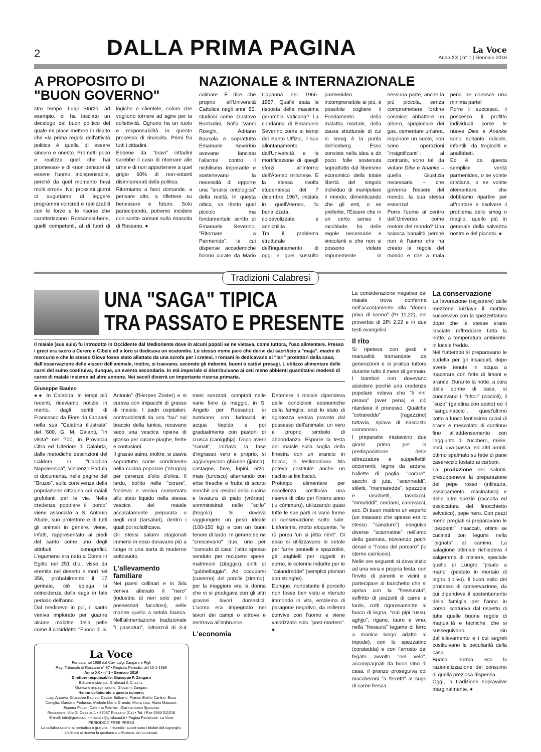2
DALLA PRIMA PAGINA
La Voce
Anno XX | n° 1 | Gennaio 2016
A PROPOSITO DI "BUON GOVERNO"
stro tempo. Luigi Sturzo, ad esempio, ci ha lasciato un decalogo del buon politico del quale mi piace mettere in risalto che «la prima regola dell'attività politica è quella di essere sincero e onesto. Prometti poco e realizza quel che hai promesso» e di «non pensare di essere l'uomo indispensabile, perché da quel momento farai molti errori». Nei prossimi giorni ci auguriamo di leggere programmi concreti e realizzabili con le forze e le risorse che caratterizzano i Rossanesi-bene, quelli competenti, al di fuori di logiche e clientele, coloro che vogliono tornare ad agire per la collettività. Ognuno ha un ruolo e responsabilità in questo processo di rinascita. Primi fra tutti i cittadini.
Ebbene da "bravi" cittadini sarebbe il caso di ritornare alle urne e di non appartenere a quel grigio 60% di non-votanti disinnamorati della politica.
Ritorniamo a farci domande, a pensare alto, a riflettere su benessere e futuro. Solo partecipando, potremo incidere con scelte comuni sulla rinascita di Rossano. ●
NAZIONALE & INTERNAZIONALE
colmare. E dire che proprio all'Università Cattolica negli anni '60, studiosi come Gustavo Bontadini, Sofia Vanni Rovighi, Adriano Bausola e soprattutto Emanuele Severino avevano lanciato l'allarme contro il nichilismo imperante e sostenevano la necessità di opporre una "analisi ontologica" della realtà. In questa ottica, va riletto quel piccolo ma fondamentale scritto di Emanuele Severino, "Ritornare a Parmenide", le cui dispense accademiche furono curate da Mario Capanna nel 1966-1967. Qual'è stata la risposta della massima gerarchia vaticana? La condanna di Emanuele Severino come ai tempi del Santo Uffizio, il suo allontanamento dall'Università e la mortificazione di queglì sforzi all'interno dell'Ateneo milanese. E la stessa rivolta studentesca del 7 dicembre 1967, iniziata in quell'Ateneo, fu banalizzata, colpevolizzata e annichilita.
Tra il problema strutturale dell'inquinamento di oggi e quel sussulto parmenideo incomprensibile ai più, è possibile cogliere il Fondamento della malattia mortale, della causa strutturale di cui lo smog è la punta dell'iceberg. Esso consiste nella idea a dir poco folle sostenuta soprattutto dal liberismo economico della totale libertà del singolo individuo di manipolare il mondo, dimenticando che gli enti, o se preferite, l'Essere che in un certo senso li racchiude, ha delle regole necessarie e vincolanti e che non si possono violare impunemente in nessuna parte, anche la più piccola, senza compromettere l'ordine cosmico: abbattere un albero, sprigionare dei gas, cementare un'area, inquinare un suolo, non sono operazioni "insignificanti": al contrario, sono tali da violare Dike e Ananke – quella Giustizia necessaria – che governa l'essere del mondo, la sua stessa essenza!
Porre l'uomo al centro dell'Universo, come motore del mondo? Una sciocca banalità perché non è l'uomo che ha creato le regole del mondo e che a mala pena ne conosce una minima parte!
Porre il successo, il possesso, il profitto individuali come le nuove Dike e Ananke sono soltanto ridicole, infantili, da trogloditi e analfabeti.
Ed è da questa semplice verità parmenidea, o se volete cristiana, o se volete elementare, che dobbiamo ripartire per affrontare e risolvere il problema dello smog o meglio, quello più in generale della salvezza nostra e del pianeta. ●
Tradizioni Calabresi
UNA "SAGA" TIPICA
TRA PASSATO E PRESENTE
Il maiale (sus suis) fu introdotto in Occidente dal Medioriente dove in alcuni popoli se ne vietava, come tuttora, l'uso alimentare. Presso i greci era sacro a Cerere e Cibele ed a loro si dedicava un ecatombe. Lo stesso nome pare che derivi dal sacrificio a "maja", madre di mercurio e che lo stesso Giove fosse stato allattato da una scrofa per i cretesi. I romani lo dedicavano ai "lari" protettori della casa; dall'osservazione delle visceri dell'animale, inoltre, si traevano, secondo gli indovini, buoni o cattivi presagi. L'utilizzo alimentare delle carni del suino costituiva, dunque, un evento secondario. In età imperiale si distribuivano ai ceti meno abbienti quantitativi modesti di carne di maiale insieme ad altre annone. Nei secoli diverrà un importante risorsa primaria.
Giuseppe Bauleo
●● In Calabria, in tempi più recenti, riceviamo notizie in merito, dagli scritti di Francesco da Fiore da Cropani nella sua "Calabria illustrata" del '600, G. M. Galanti, "in visita" nel '700, in Provincia Citra ed Ulteriore di Calabria, dalle metodiche descrizioni del Caldora in "Calabria Napoleonica", Vincenzo Padula ci documenta, nelle pagine del "Bruzio", sulla convivenza della popolazione cittadina coi maiali grufolanti per le vie. Nella credenza popolare il "porco" viene associato a S. Antonio Abate, suo protettore e di tutti gli animali in genere, viene, infatti, rappresentato ai piedi del santo come uno degli attributi iconografici. L'egumeno era nato a Coma in Egitto nel 251 d.c., visse da eremita nel deserto e morì nel 356, probabilmente il 17 gennaio, ciò spiega la coincidenza della saga in tale periodo dell'anno.
Dal medioevo in poi, il santo veniva implorato per guarire alcune malattie della pelle come il cosiddetto "Fuoco di S. Antonio" (l'Herpes Zoster) e si curava con impacchi di grasso di maiale. I padri ospitalieri, contraddistinti da una "tau" sul braccio della tunica, recavano seco una vescica ripiena di grasso per curare piaghe, ferite e contusioni.
Il grasso suino, inoltre, si usava soprattutto come condimento nella cucina popolare ('nzugna) per carenza d'olio d'oliva. Il lardo, bollito nelle "corare", fondeva e veniva conservato allo stato liquido nella stessa vescica del maiale accuratamente preparata o negli orci (tarsaluri), dentro i quali poi solidificava.
Gli stessi salumi stagionati immersi in esso duravano più a lungo in una sorta di moderno sottovuoto.
L'allevamento familiare
Nei paesi collinari e in Sila veniva allevato il "nero" (industria di neri solo per i possessori facoltosi), nelle marine quello a setola bianca. Nell'alimentazione tradizionale "i passaturi", lattonzoli di 3-4 mesi svezzati, comprati nelle varie fiere (a maggio, in S. Angelo per Rossano), si nutrivano con farinacci in acqua tiepida e poi gradualmente con pastoni di crusca (canigghja). Dopo averli "sanati", iniziava la fase d'ingrasso vero e proprio, si aggiungevano ghiande (jjanna), castagne, fave, lupini, orzo, mais (turcisco) alternando con erbe fresche e frutta di scarto nonchè coi residui della cucina e lavatura di piatti (vròrata), somministrati nello "scifo" (trogolo). Si doveva raggiungere un peso ideale (100-150 kg) e con un buon tenore di lardo. In genere se ne "crescevano" due, uno per "comodo di casa" l'altro spesso venduto per recupero spese, matrimoni (zitaggio), diritti di "gabbellaggio". Ad occuparsi (cuverno) del porcile (zimmo), per la maggiore era la donna che vi si prodigava con gli altri gravosi lavori domestici. L'uomo era impegnato nei lavori dei campi o altrove e rientrava all'imbrunire.
L'economia
Detenere il maiale dipendeva dalle condizioni economiche della famiglia, anzi lo stato di agiatezza veniva provato dal possesso dell'animale; un vero e proprio simbolo di abbondanza. Esporre la testa del maiale sulla soglia della finestra con un arancio in bocca, lo testimoniava. Ma poteva costituire anche un rischio ai fini fiscali.
Prototipo alimentare per eccellenza costituiva una riserva di cibo per l'intero anno ('u còmmuru), utilizzando quasi tutte le sue parti in varie forme di conservazione sotto sale. L'aforisma, molto eloquente, "e rù porcu 'un si jètta nènt". Di esso si utilizzavano le setole per farne pennelli e spazzolini, gli unghielli per oggetti in corno, le cotenne indurite per le "calandredde" (semplici plantari con stringhe).
Dunque, nonostante il porcello non fosse ben visto e ritenuto immondo in vita, emblema di paragone negativo, da millenni convive con l'uomo e viene valorizzato solo "post-mortem". ●
La Voce
Fondata nel 1986 dal Cav. Luigi Zangaro e Figli
Reg. Tribunale di Rossano n° 67 • Registro Periodici del 10-1-1986
Anno XX • n° 1 • Gennaio 2016
Direttore responsabile: Giuseppe F. Zangaro
Editore e stampa: Grafosud & C. s.n.c.
Grafica e impaginazione: Giovanni Zangaro
Hanno collaborato a questo numero:
Luigi Arcovio, Giuseppe Bauleo, Davide Beltrano, Franco Emilio Carlino, Enzo Coniglio, Gaetano Federico, Michele Mario Grande, Mona Lisa, Mario Massoni, Esperia Piluso, Caterina Palmieri, Giannantonio Spotorno
Redazione: V.le G. Cesare, 1 • 87067 Rossano (Cs) • Tel. / Fax 0983 511516
E-mail: info@grafosud.it • lavoce@grafosud.it • Pagina Facebook: La Voce
PERIODICO FREE PRESS
La collaborazione al periodico è gratuita. I rispettivi autori sono i titolari del copyright. L'editore si riserva la gestione e diffusione dei contenuti.
La considerazione negativa del maiale trova conferma nell'accostamento alla "donna priva di senno" (Pr 11,22), nel proverbio di 2Pt 2,22 e in due testi evangelici.
Il rito
Si ripeteva con gesti e manualità tramandate da generazioni e si pratica tuttora durante tutto il mese di gennaio. I bambini non dovevano assistere poichè una credenza popolare voleva che "li nni' pisava" (aver pena) e ciò ritardava il processo. Qualche "cotrareddo" (ragazzino) tuttavia, spiava di nascosto commosso.
I preparativi iniziavano due giorni prima per la predisposizione delle attrezzature e suppellettili occorrenti: legna da ardere, ballette di paglia, "corare", sacchi di juta, "scanneddi", stiletti, "mannaredde", spazzole e raschietti, tavolacci, "mmutiddi", cordami, canovacci, ecc. Di buon mattino un esperto (un massaro che spesso era lo stesso "sanaturo") eseguiva diverse "scannatine" nell'arco della giornata, ricevendo pochi denari o "l'osso del porcaro" (lo sterno carniccio).
Nelle ore seguenti si dava inizio ad una vera e propria festa, con l'invito di parenti e vicini a partecipare al banchetto che si apriva con la "fressurata", soffritto di pezzetti di carne e lardo, cotti rigorosamente al fuoco di legna, "ccù pipi russu, aghjjo", rigano, lauro e vino, nella "fressura" tegame di ferro a manico lungo adatto al tripode); con lo spezzatino (coratedda) e con l'arrosto del fegato avvolto "nel velo", accompagnati da buon vino di casa, il pranzo proseguiva coi maccheroni "a ferretti" al sugo di carne fresca.
La conservazione
La lavorazione (rejjistrare) delle mezzene iniziava il mattino successivo con la spezzettatura dopo che le stesse erano lasciate raffreddare tutta la notte, a temperatura ambiente, in locale freddo.
Nel frattempo si preparavano le budella per gli insaccati, dopo averle tenute in acqua a macerare con fette di limoni e arance. Durante la notte, a cura delle donne di casa, si cuocevano i "frittoli" (ciccioli), il "suzo" (gelatina con aceto) ed il "sanguinaccio", quest'ultimo cotto a fuoco lentissimo quasi di brace e mescolato di continuo fino all'addensamento con l'aggiunta di zucchero, miele, noci, uva passa, ed altri aromi; ottimo spalmato su fette di pane casereccio tostato ai carboni.
La produzione dei salumi, presupponeva la preparazione del pepe rosso (infilatura, essiccamento, macinatura) e delle altre spezie (raccolta ed essiccatura del finocchietto selvatico), pepe nero. Con pezzi meno pregiati si preparavano le "pezzenti" insaccati, ottimi se cucinati con legumi nella "pignata" al camino. La salagione ottimale richiedeva il salgemma di miniera, speciale quello di Lungro "pisato a mano" (pestato in mortaio di legno d'olivo). Il buon esito del processo di conservazione, da cui dipendeva il sostentamento della famiglia per l'anno in corso, scaturiva dal rispetto di tutte quelle buone regole di manualità e tecniche, che si susseguivano sin dall'allevamento e i cui segreti costituivano la peculiarità della casa.
Buona norma era la razionalizzazione del consumo di quella preziosa dispensa.
Oggi, la tradizione sopravvive marginalmente. ●